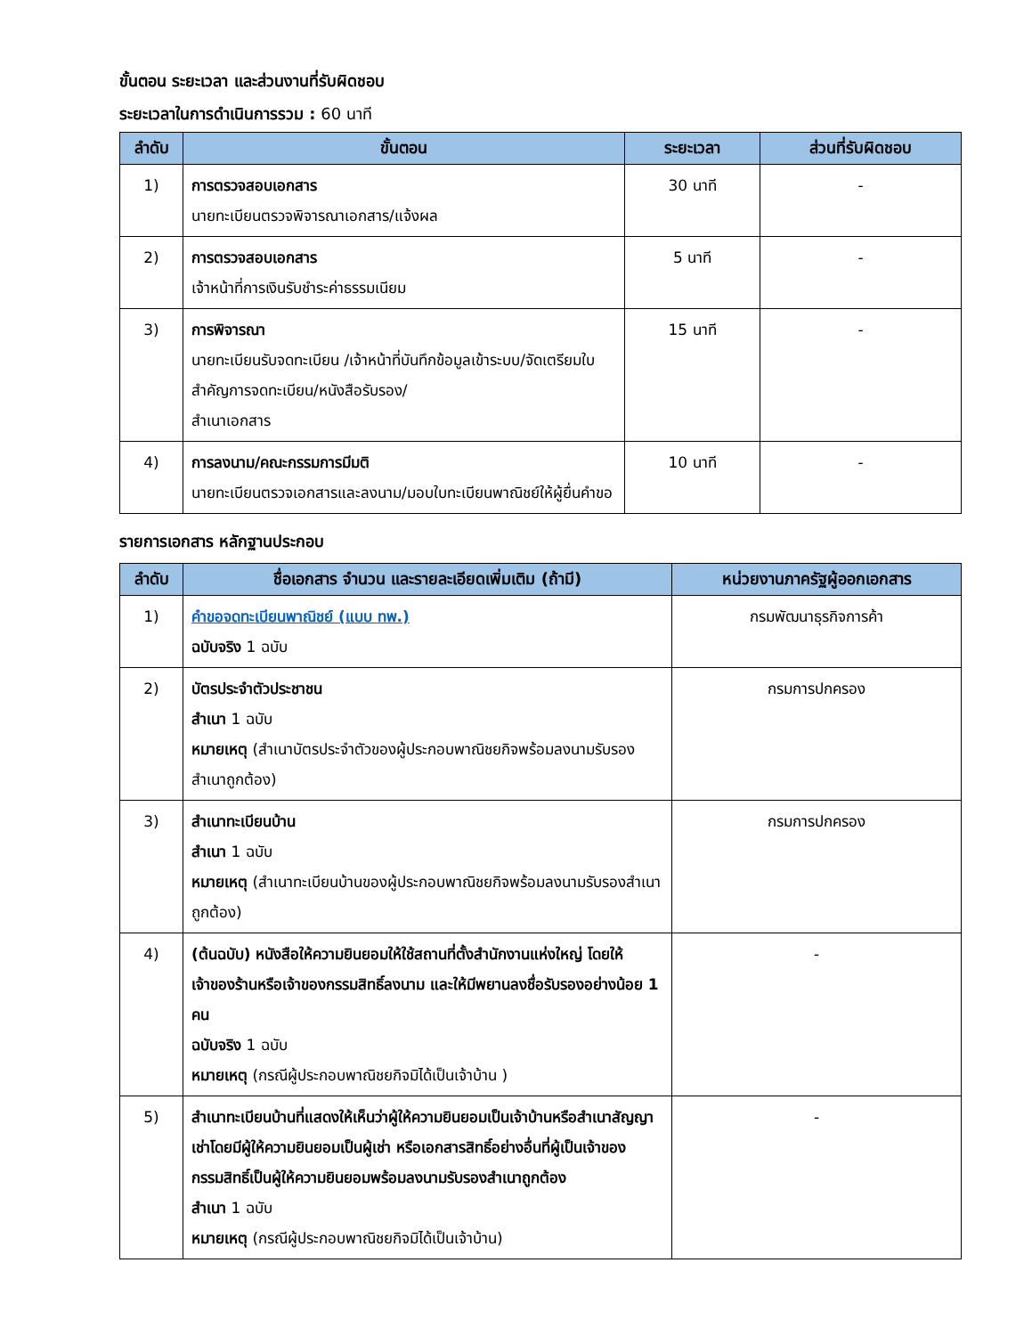ขั้นตอน ระยะเวลา และส่วนงานที่รับผิดชอบ
ระยะเวลาในการดำเนินการรวม : 60 นาที
| ลำดับ | ขั้นตอน | ระยะเวลา | ส่วนที่รับผิดชอบ |
| --- | --- | --- | --- |
| 1) | การตรวจสอบเอกสาร นายทะเบียนตรวจพิจารณาเอกสาร/แจ้งผล | 30 นาที | - |
| 2) | การตรวจสอบเอกสาร เจ้าหน้าที่การเงินรับชำระค่าธรรมเนียม | 5 นาที | - |
| 3) | การพิจารณา นายทะเบียนรับจดทะเบียน /เจ้าหน้าที่บันทึกข้อมูลเข้าระบบ/จัดเตรียมใบสำคัญการจดทะเบียน/หนังสือรับรอง/ สำเนาเอกสาร | 15 นาที | - |
| 4) | การลงนาม/คณะกรรมการมีมติ นายทะเบียนตรวจเอกสารและลงนาม/มอบใบทะเบียนพาณิชย์ให้ผู้ยื่นคำขอ | 10 นาที | - |
รายการเอกสาร หลักฐานประกอบ
| ลำดับ | ชื่อเอกสาร จำนวน และรายละเอียดเพิ่มเติม (ถ้ามี) | หน่วยงานภาครัฐผู้ออกเอกสาร |
| --- | --- | --- |
| 1) | คำขอจดทะเบียนพาณิชย์ (แบบ ทพ.) ฉบับจริง 1 ฉบับ | กรมพัฒนาธุรกิจการค้า |
| 2) | บัตรประจำตัวประชาชน สำเนา 1 ฉบับ หมายเหตุ (สำเนาบัตรประจำตัวของผู้ประกอบพาณิชยกิจพร้อมลงนามรับรองสำเนาถูกต้อง) | กรมการปกครอง |
| 3) | สำเนาทะเบียนบ้าน สำเนา 1 ฉบับ หมายเหตุ (สำเนาทะเบียนบ้านของผู้ประกอบพาณิชยกิจพร้อมลงนามรับรองสำเนาถูกต้อง) | กรมการปกครอง |
| 4) | (ต้นฉบับ) หนังสือให้ความยินยอมให้ใช้สถานที่ตั้งสำนักงานแห่งใหญ่ โดยให้เจ้าของร้านหรือเจ้าของกรรมสิทธิ์ลงนาม และให้มีพยานลงชื่อรับรองอย่างน้อย 1 คน ฉบับจริง 1 ฉบับ หมายเหตุ (กรณีผู้ประกอบพาณิชยกิจมิได้เป็นเจ้าบ้าน ) | - |
| 5) | สำเนาทะเบียนบ้านที่แสดงให้เห็นว่าผู้ให้ความยินยอมเป็นเจ้าบ้านหรือสำเนาสัญญาเช่าโดยมีผู้ให้ความยินยอมเป็นผู้เช่า หรือเอกสารสิทธิ์อย่างอื่นที่ผู้เป็นเจ้าของกรรมสิทธิ์เป็นผู้ให้ความยินยอมพร้อมลงนามรับรองสำเนาถูกต้อง สำเนา 1 ฉบับ หมายเหตุ (กรณีผู้ประกอบพาณิชยกิจมิได้เป็นเจ้าบ้าน) | - |